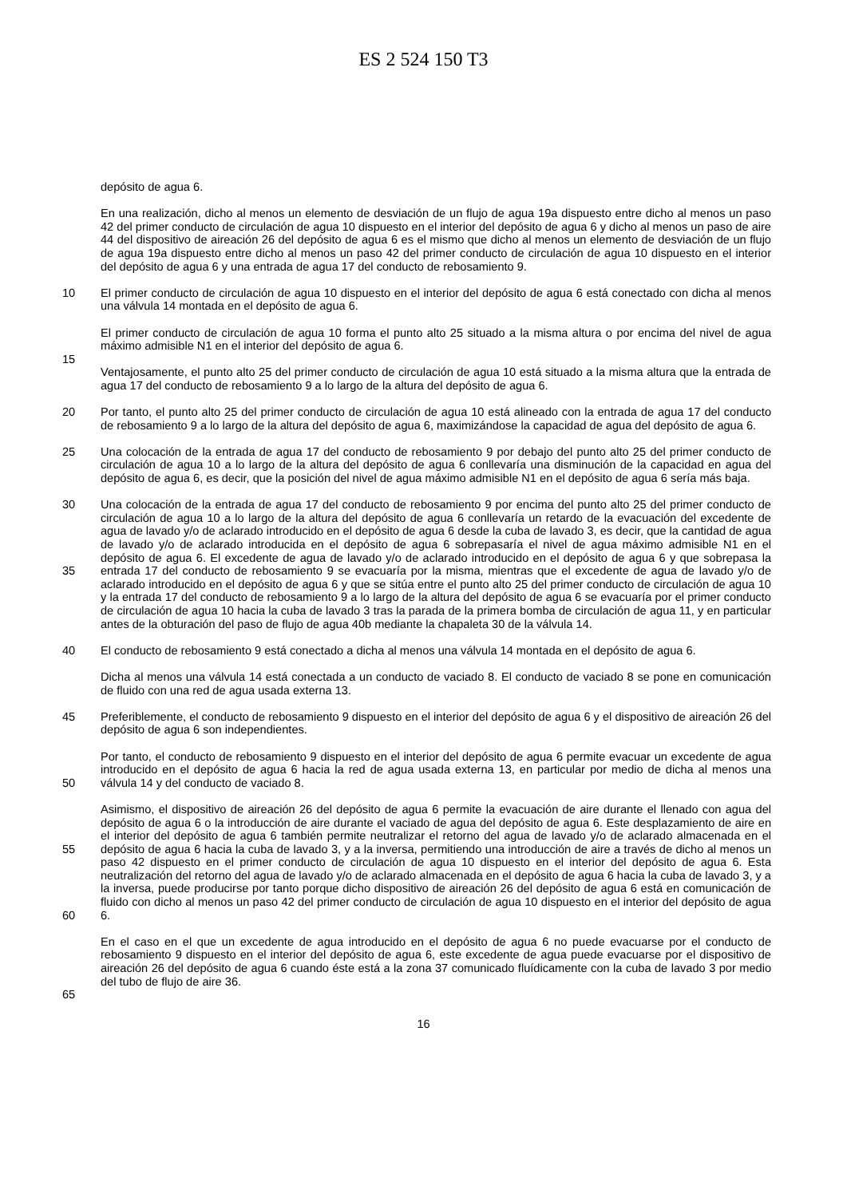ES 2 524 150 T3
depósito de agua 6.
En una realización, dicho al menos un elemento de desviación de un flujo de agua 19a dispuesto entre dicho al menos un paso 42 del primer conducto de circulación de agua 10 dispuesto en el interior del depósito de agua 6 y dicho al menos un paso de aire 44 del dispositivo de aireación 26 del depósito de agua 6 es el mismo que dicho al menos un elemento de desviación de un flujo de agua 19a dispuesto entre dicho al menos un paso 42 del primer conducto de circulación de agua 10 dispuesto en el interior del depósito de agua 6 y una entrada de agua 17 del conducto de rebosamiento 9.
10 El primer conducto de circulación de agua 10 dispuesto en el interior del depósito de agua 6 está conectado con dicha al menos una válvula 14 montada en el depósito de agua 6.
El primer conducto de circulación de agua 10 forma el punto alto 25 situado a la misma altura o por encima del nivel de agua máximo admisible N1 en el interior del depósito de agua 6.
15
Ventajosamente, el punto alto 25 del primer conducto de circulación de agua 10 está situado a la misma altura que la entrada de agua 17 del conducto de rebosamiento 9 a lo largo de la altura del depósito de agua 6.
20 Por tanto, el punto alto 25 del primer conducto de circulación de agua 10 está alineado con la entrada de agua 17 del conducto de rebosamiento 9 a lo largo de la altura del depósito de agua 6, maximizándose la capacidad de agua del depósito de agua 6.
25 Una colocación de la entrada de agua 17 del conducto de rebosamiento 9 por debajo del punto alto 25 del primer conducto de circulación de agua 10 a lo largo de la altura del depósito de agua 6 conllevaría una disminución de la capacidad en agua del depósito de agua 6, es decir, que la posición del nivel de agua máximo admisible N1 en el depósito de agua 6 sería más baja.
30
35 Una colocación de la entrada de agua 17 del conducto de rebosamiento 9 por encima del punto alto 25 del primer conducto de circulación de agua 10 a lo largo de la altura del depósito de agua 6 conllevaría un retardo de la evacuación del excedente de agua de lavado y/o de aclarado introducido en el depósito de agua 6 desde la cuba de lavado 3, es decir, que la cantidad de agua de lavado y/o de aclarado introducida en el depósito de agua 6 sobrepasaría el nivel de agua máximo admisible N1 en el depósito de agua 6. El excedente de agua de lavado y/o de aclarado introducido en el depósito de agua 6 y que sobrepasa la entrada 17 del conducto de rebosamiento 9 se evacuaría por la misma, mientras que el excedente de agua de lavado y/o de aclarado introducido en el depósito de agua 6 y que se sitúa entre el punto alto 25 del primer conducto de circulación de agua 10 y la entrada 17 del conducto de rebosamiento 9 a lo largo de la altura del depósito de agua 6 se evacuaría por el primer conducto de circulación de agua 10 hacia la cuba de lavado 3 tras la parada de la primera bomba de circulación de agua 11, y en particular antes de la obturación del paso de flujo de agua 40b mediante la chapaleta 30 de la válvula 14.
40 El conducto de rebosamiento 9 está conectado a dicha al menos una válvula 14 montada en el depósito de agua 6.
Dicha al menos una válvula 14 está conectada a un conducto de vaciado 8. El conducto de vaciado 8 se pone en comunicación de fluido con una red de agua usada externa 13.
45 Preferiblemente, el conducto de rebosamiento 9 dispuesto en el interior del depósito de agua 6 y el dispositivo de aireación 26 del depósito de agua 6 son independientes.
50 Por tanto, el conducto de rebosamiento 9 dispuesto en el interior del depósito de agua 6 permite evacuar un excedente de agua introducido en el depósito de agua 6 hacia la red de agua usada externa 13, en particular por medio de dicha al menos una válvula 14 y del conducto de vaciado 8.
55
60 Asimismo, el dispositivo de aireación 26 del depósito de agua 6 permite la evacuación de aire durante el llenado con agua del depósito de agua 6 o la introducción de aire durante el vaciado de agua del depósito de agua 6. Este desplazamiento de aire en el interior del depósito de agua 6 también permite neutralizar el retorno del agua de lavado y/o de aclarado almacenada en el depósito de agua 6 hacia la cuba de lavado 3, y a la inversa, permitiendo una introducción de aire a través de dicho al menos un paso 42 dispuesto en el primer conducto de circulación de agua 10 dispuesto en el interior del depósito de agua 6. Esta neutralización del retorno del agua de lavado y/o de aclarado almacenada en el depósito de agua 6 hacia la cuba de lavado 3, y a la inversa, puede producirse por tanto porque dicho dispositivo de aireación 26 del depósito de agua 6 está en comunicación de fluido con dicho al menos un paso 42 del primer conducto de circulación de agua 10 dispuesto en el interior del depósito de agua 6.
65 En el caso en el que un excedente de agua introducido en el depósito de agua 6 no puede evacuarse por el conducto de rebosamiento 9 dispuesto en el interior del depósito de agua 6, este excedente de agua puede evacuarse por el dispositivo de aireación 26 del depósito de agua 6 cuando éste está a la zona 37 comunicado fluídicamente con la cuba de lavado 3 por medio del tubo de flujo de aire 36.
16